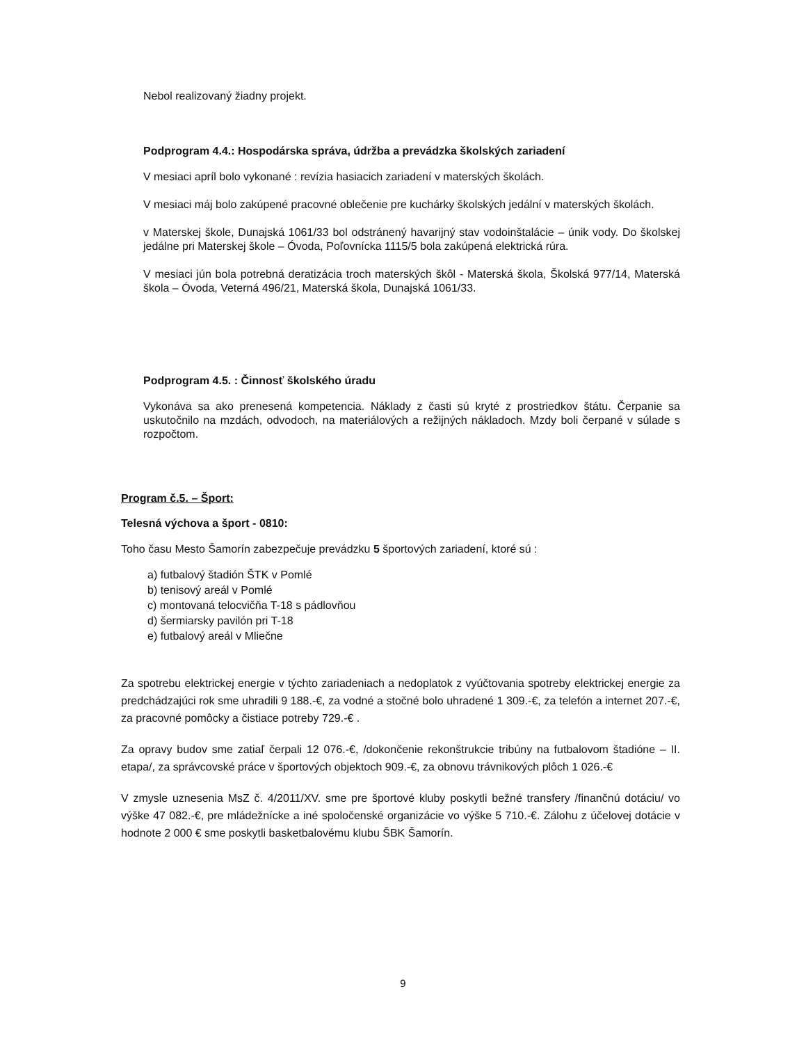Nebol realizovaný žiadny projekt.
Podprogram 4.4.: Hospodárska správa, údržba a prevádzka školských zariadení
V mesiaci apríl bolo vykonané : revízia hasiacich zariadení v materských školách.
V mesiaci máj bolo zakúpené pracovné oblečenie pre kuchárky školských jedální v materských školách.
v Materskej škole, Dunajská 1061/33 bol odstránený havarijný stav vodoinštalácie – únik vody. Do školskej jedálne pri Materskej škole – Óvoda, Poľovnícka 1115/5 bola zakúpená elektrická rúra.
V mesiaci jún bola potrebná deratizácia troch materských škôl - Materská škola, Školská 977/14, Materská škola – Óvoda, Veterná 496/21, Materská škola, Dunajská 1061/33.
Podprogram 4.5. : Činnosť školského úradu
Vykonáva sa ako prenesená kompetencia. Náklady z časti sú kryté z prostriedkov štátu. Čerpanie sa uskutočnilo na mzdách, odvodoch, na materiálových a režijných nákladoch. Mzdy boli čerpané v súlade s rozpočtom.
Program č.5. – Šport:
Telesná výchova a šport - 0810:
Toho času Mesto Šamorín zabezpečuje prevádzku 5 športových zariadení, ktoré sú :
a) futbalový štadión ŠTK v Pomlé
b) tenisový areál v Pomlé
c) montovaná telocvičňa T-18 s pádlovňou
d) šermiarsky pavilón pri T-18
e) futbalový areál v Mliečne
Za spotrebu elektrickej energie v týchto zariadeniach a nedoplatok z vyúčtovania spotreby elektrickej energie za predchádzajúci rok sme uhradili 9 188.-€, za vodné a stočné bolo uhradené 1 309.-€, za telefón a internet 207.-€, za pracovné pomôcky a čistiace potreby 729.-€ .
Za opravy budov sme zatiaľ čerpali 12 076.-€, /dokončenie rekonštrukcie tribúny na futbalovom štadióne – II. etapa/, za správcovské práce v športových objektoch 909.-€, za obnovu trávnikových plôch 1 026.-€
V zmysle uznesenia MsZ č. 4/2011/XV. sme pre športové kluby poskytli bežné transfery /finančnú dotáciu/ vo výške 47 082.-€, pre mládežnícke a iné spoločenské organizácie vo výške 5 710.-€. Zálohu z účelovej dotácie v hodnote 2 000 € sme poskytli basketbalovému klubu ŠBK Šamorín.
9